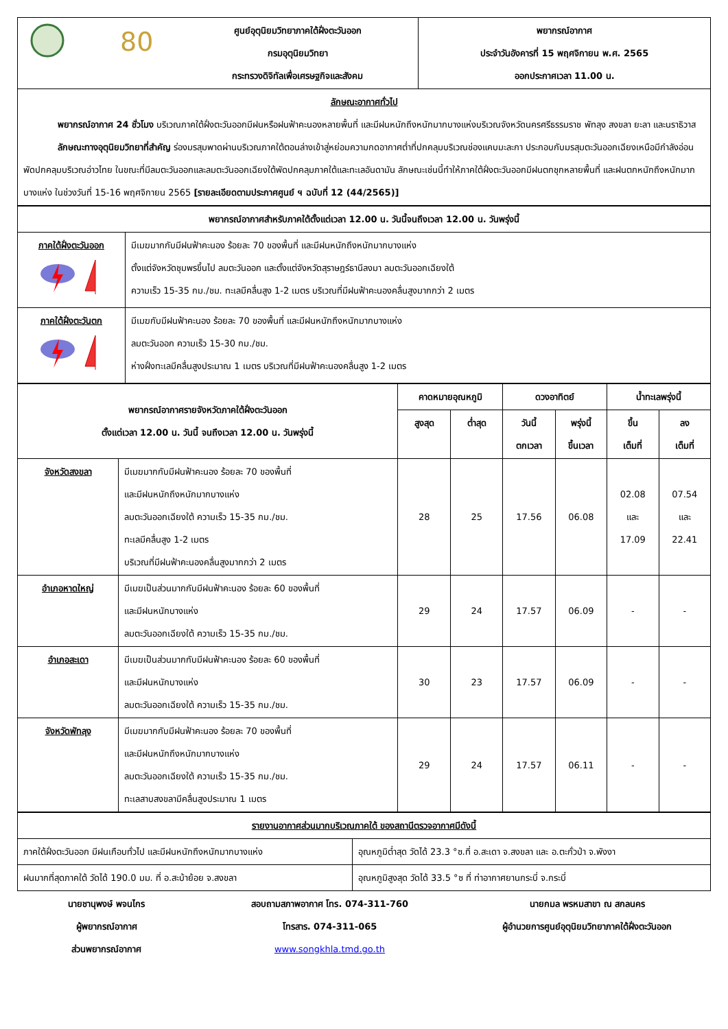| | 80 | ศูนย์อุตุนิยมวิทยาภาคใต้ฝั่งตะวันออก กรมอุตุนิยมวิทยา กระทรวงดิจิทัลเพื่อเศรษฐกิจและสังคม | พยากรณ์อากาศ ประจำวันอังคารที่ 15 พฤศจิกายน พ.ศ. 2565 ออกประกาศเวลา 11.00 น. |
| ลักษณะอากาศทั่วไป พยากรณ์อากาศ 24 ชั่วโมง บริเวณภาคใต้ฝั่งตะวันออกมีฝนหรือฝนฟ้าคะนองหลายพื้นที่ และมีฝนหนักถึงหนักมากบางแห่งบริเวณจังหวัดนครศรีธรรมราช พัทลุง สงขลา ยะลา และนราธิวาส ลักษณะทางอุตุนิยมวิทยาที่สำคัญ ร่องมรสุมพาดผ่านบริเวณภาคใต้ตอนล่างเข้าสู่หย่อมความกดอากาศต่ำที่ปกคลุมบริเวณช่องแคบมะละกา ประกอบกับมรสุมตะวันออกเฉียงเหนือมีกำลังอ่อนพัดปกคลุมบริเวณอ่าวไทย ในขณะที่มีลมตะวันออกและลมตะวันออกเฉียงใต้พัดปกคลุมภาคใต้และทะเลอันดามัน ลักษณะเช่นนี้ทำให้ภาคใต้ฝั่งตะวันออกมีฝนตกชุกหลายพื้นที่ และฝนตกหนักถึงหนักมากบางแห่ง ในช่วงวันที่ 15-16 พฤศจิกายน 2565 [รายละเอียดตามประกาศศูนย์ ฯ ฉบับที่ 12 (44/2565)] | | | |
| พยากรณ์อากาศสำหรับภาคใต้ตั้งแต่เวลา 12.00 น. วันนี้จนถึงเวลา 12.00 น. วันพรุ่งนี้ | |
| --- | --- |
| ภาคใต้ฝั่งตะวันออก | มีเมฆมากกับมีฝนฟ้าคะนอง ร้อยละ 70 ของพื้นที่ และมีฝนหนักถึงหนักมากบางแห่ง ตั้งแต่จังหวัดชุมพรขึ้นไป ลมตะวันออก และตั้งแต่จังหวัดสุราษฎร์ธานีลงมา ลมตะวันออกเฉียงใต้ ความเร็ว 15-35 กม./ชม. ทะเลมีคลื่นสูง 1-2 เมตร บริเวณที่มีฝนฟ้าคะนองคลื่นสูงมากกว่า 2 เมตร |
| ภาคใต้ฝั่งตะวันตก | มีเมฆกับมีฝนฟ้าคะนอง ร้อยละ 70 ของพื้นที่ และมีฝนหนักถึงหนักมากบางแห่ง ลมตะวันออก ความเร็ว 15-30 กม./ชม. ห่างฝั่งทะเลมีคลื่นสูงประมาณ 1 เมตร บริเวณที่มีฝนฟ้าคะนองคลื่นสูง 1-2 เมตร |
| พยากรณ์อากาศรายจังหวัดภาคใต้ฝั่งตะวันออก ตั้งแต่เวลา 12.00 น. วันนี้ จนถึงเวลา 12.00 น. วันพรุ่งนี้ | | คาดหมายอุณหภูมิ | | ดวงอาทิตย์ | | น้ำทะเลพรุ่งนี้ | |
| --- | --- | --- | --- | --- | --- | --- | --- |
| | | สูงสุด | ต่ำสุด | วันนี้ ตกเวลา | พรุ่งนี้ ขึ้นเวลา | ขึ้น เต็มที่ | ลง เต็มที่ |
| จังหวัดสงขลา | มีเมฆมากกับมีฝนฟ้าคะนอง ร้อยละ 70 ของพื้นที่ และมีฝนหนักถึงหนักมากบางแห่ง ลมตะวันออกเฉียงใต้ ความเร็ว 15-35 กม./ชม. ทะเลมีคลื่นสูง 1-2 เมตร บริเวณที่มีฝนฟ้าคะนองคลื่นสูงมากกว่า 2 เมตร | 28 | 25 | 17.56 | 06.08 | 02.08 และ 17.09 | 07.54 และ 22.41 |
| อำเภอหาดใหญ่ | มีเมฆเป็นส่วนมากกับมีฝนฟ้าคะนอง ร้อยละ 60 ของพื้นที่ และมีฝนหนักบางแห่ง ลมตะวันออกเฉียงใต้ ความเร็ว 15-35 กม./ชม. | 29 | 24 | 17.57 | 06.09 | - | - |
| อำเภอสะเดา | มีเมฆเป็นส่วนมากกับมีฝนฟ้าคะนอง ร้อยละ 60 ของพื้นที่ และมีฝนหนักบางแห่ง ลมตะวันออกเฉียงใต้ ความเร็ว 15-35 กม./ชม. | 30 | 23 | 17.57 | 06.09 | - | - |
| จังหวัดพัทลุง | มีเมฆมากกับมีฝนฟ้าคะนอง ร้อยละ 70 ของพื้นที่ และมีฝนหนักถึงหนักมากบางแห่ง ลมตะวันออกเฉียงใต้ ความเร็ว 15-35 กม./ชม. ทะเลสาบสงขลามีคลื่นสูงประมาณ 1 เมตร | 29 | 24 | 17.57 | 06.11 | - | - |
| รายงานอากาศส่วนมากบริเวณภาคใต้ ของสถานีตรวจอากาศมีดังนี้ | |
| --- | --- |
| ภาคใต้ฝั่งตะวันออก มีฝนเกือบทั่วไป และมีฝนหนักถึงหนักมากบางแห่ง | อุณหภูมิต่ำสุด วัดได้ 23.3 °ซ.ที่ อ.สะเดา จ.สงขลา และ อ.ตะกั่วป่า จ.พังงา |
| ฝนมากที่สุดภาคใต้ วัดได้ 190.0 มม. ที่ อ.สะบ้าย้อย จ.สงขลา | อุณหภูมิสูงสุด วัดได้ 33.5 °ซ ที่ ท่าอากาศยานกระบี่ จ.กระบี่ |
นายชานุพงษ์ พจนไกร
ผู้พยากรณ์อากาศ
ส่วนพยากรณ์อากาศ
สอบถามสภาพอากาศ โทร. 074-311-760
โทรสาร. 074-311-065
www.songkhla.tmd.go.th
นายกมล พรหมสาขา ณ สกลนคร
ผู้อำนวยการศูนย์อุตุนิยมวิทยาภาคใต้ฝั่งตะวันออก